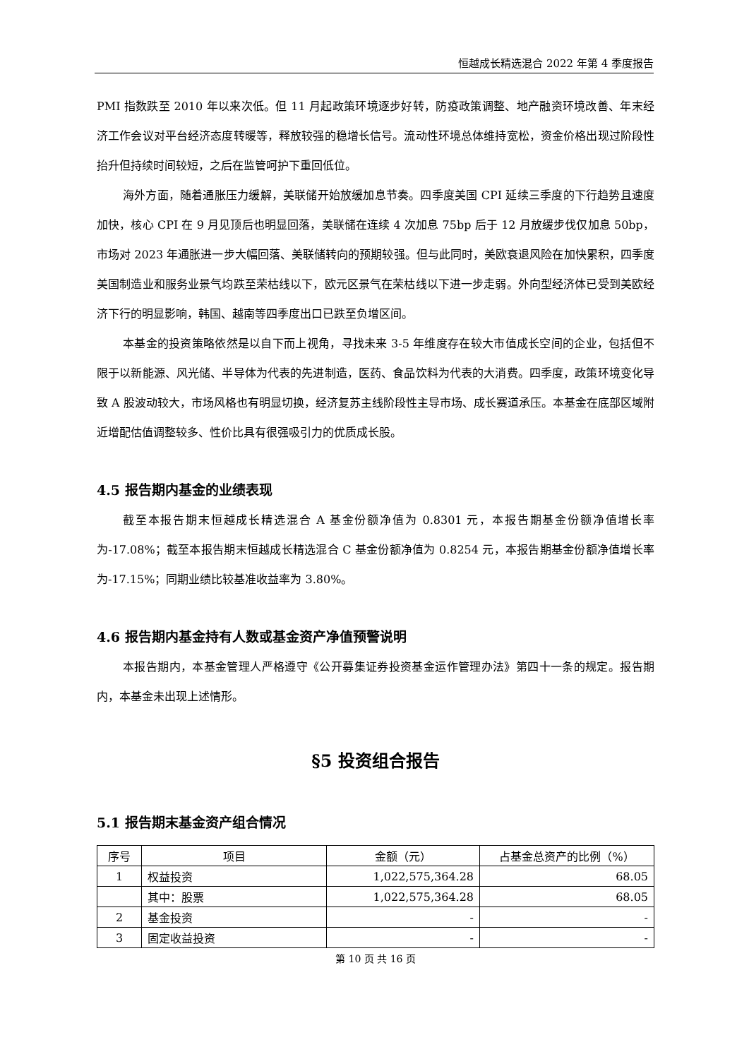恒越成长精选混合 2022 年第 4 季度报告
PMI 指数跌至 2010 年以来次低。但 11 月起政策环境逐步好转，防疫政策调整、地产融资环境改善、年末经济工作会议对平台经济态度转暖等，释放较强的稳增长信号。流动性环境总体维持宽松，资金价格出现过阶段性抬升但持续时间较短，之后在监管呵护下重回低位。
海外方面，随着通胀压力缓解，美联储开始放缓加息节奏。四季度美国 CPI 延续三季度的下行趋势且速度加快，核心 CPI 在 9 月见顶后也明显回落，美联储在连续 4 次加息 75bp 后于 12 月放缓步伐仅加息 50bp，市场对 2023 年通胀进一步大幅回落、美联储转向的预期较强。但与此同时，美欧衰退风险在加快累积，四季度美国制造业和服务业景气均跌至荣枯线以下，欧元区景气在荣枯线以下进一步走弱。外向型经济体已受到美欧经济下行的明显影响，韩国、越南等四季度出口已跌至负增区间。
本基金的投资策略依然是以自下而上视角，寻找未来 3-5 年维度存在较大市值成长空间的企业，包括但不限于以新能源、风光储、半导体为代表的先进制造，医药、食品饮料为代表的大消费。四季度，政策环境变化导致 A 股波动较大，市场风格也有明显切换，经济复苏主线阶段性主导市场、成长赛道承压。本基金在底部区域附近增配估值调整较多、性价比具有很强吸引力的优质成长股。
4.5 报告期内基金的业绩表现
截至本报告期末恒越成长精选混合 A 基金份额净值为 0.8301 元，本报告期基金份额净值增长率为-17.08%；截至本报告期末恒越成长精选混合 C 基金份额净值为 0.8254 元，本报告期基金份额净值增长率为-17.15%；同期业绩比较基准收益率为 3.80%。
4.6 报告期内基金持有人数或基金资产净值预警说明
本报告期内，本基金管理人严格遵守《公开募集证券投资基金运作管理办法》第四十一条的规定。报告期内，本基金未出现上述情形。
§5 投资组合报告
5.1 报告期末基金资产组合情况
| 序号 | 项目 | 金额（元） | 占基金总资产的比例（%） |
| --- | --- | --- | --- |
| 1 | 权益投资 | 1,022,575,364.28 | 68.05 |
| | 其中：股票 | 1,022,575,364.28 | 68.05 |
| 2 | 基金投资 | - | - |
| 3 | 固定收益投资 | - | - |
第 10 页 共 16 页